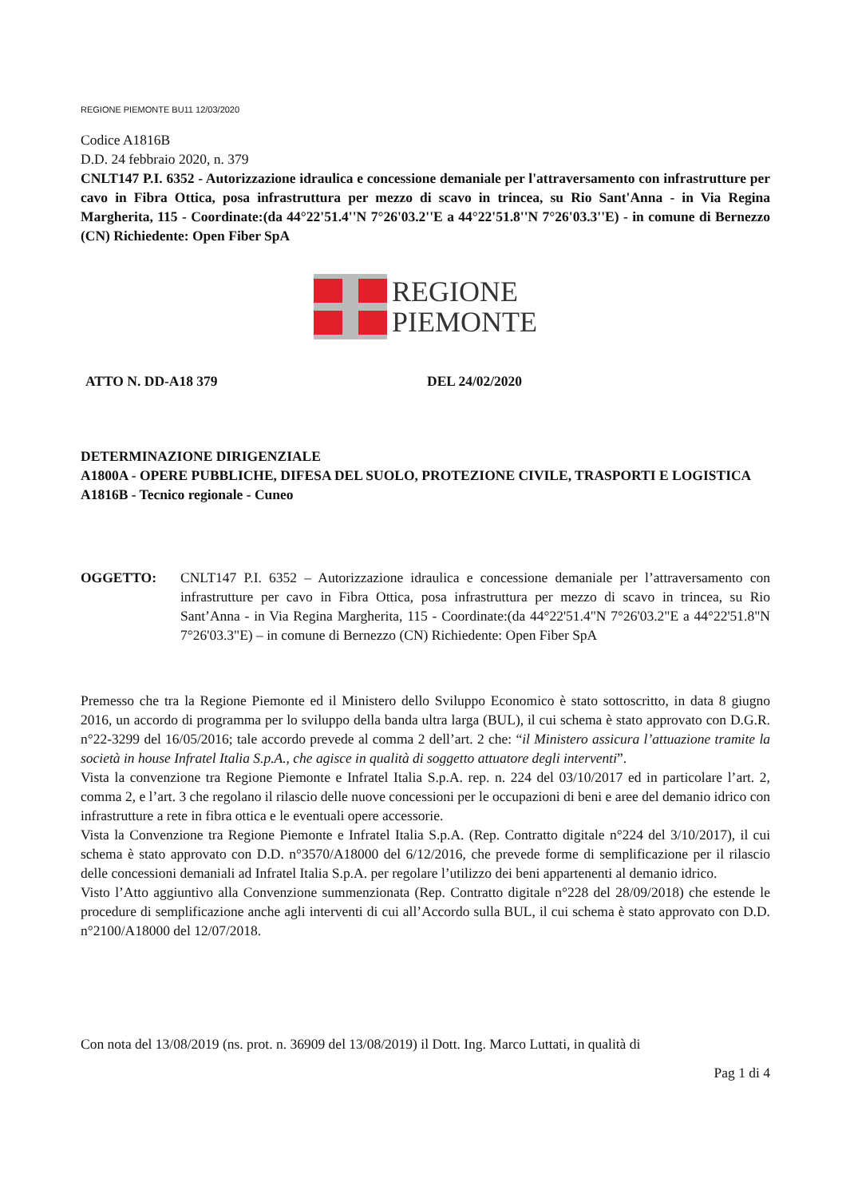REGIONE PIEMONTE BU11 12/03/2020
Codice A1816B
D.D. 24 febbraio 2020, n. 379
CNLT147 P.I. 6352 - Autorizzazione idraulica e concessione demaniale per l'attraversamento con infrastrutture per cavo in Fibra Ottica, posa infrastruttura per mezzo di scavo in trincea, su Rio Sant'Anna - in Via Regina Margherita, 115 - Coordinate:(da 44°22'51.4''N 7°26'03.2''E a 44°22'51.8''N 7°26'03.3''E) - in comune di Bernezzo (CN) Richiedente: Open Fiber SpA
REGIONE
PIEMONTE
ATTO N. DD-A18 379 DEL 24/02/2020
DETERMINAZIONE DIRIGENZIALE
A1800A - OPERE PUBBLICHE, DIFESA DEL SUOLO, PROTEZIONE CIVILE, TRASPORTI E LOGISTICA
A1816B - Tecnico regionale - Cuneo
OGGETTO: CNLT147 P.I. 6352 – Autorizzazione idraulica e concessione demaniale per l’attraversamento con infrastrutture per cavo in Fibra Ottica, posa infrastruttura per mezzo di scavo in trincea, su Rio Sant’Anna - in Via Regina Margherita, 115 - Coordinate:(da 44°22'51.4"N 7°26'03.2"E a 44°22'51.8"N 7°26'03.3"E) – in comune di Bernezzo (CN) Richiedente: Open Fiber SpA
Premesso che tra la Regione Piemonte ed il Ministero dello Sviluppo Economico è stato sottoscritto, in data 8 giugno 2016, un accordo di programma per lo sviluppo della banda ultra larga (BUL), il cui schema è stato approvato con D.G.R. n°22-3299 del 16/05/2016; tale accordo prevede al comma 2 dell’art. 2 che: “il Ministero assicura l’attuazione tramite la società in house Infratel Italia S.p.A., che agisce in qualità di soggetto attuatore degli interventi”.
Vista la convenzione tra Regione Piemonte e Infratel Italia S.p.A. rep. n. 224 del 03/10/2017 ed in particolare l’art. 2, comma 2, e l’art. 3 che regolano il rilascio delle nuove concessioni per le occupazioni di beni e aree del demanio idrico con infrastrutture a rete in fibra ottica e le eventuali opere accessorie.
Vista la Convenzione tra Regione Piemonte e Infratel Italia S.p.A. (Rep. Contratto digitale n°224 del 3/10/2017), il cui schema è stato approvato con D.D. n°3570/A18000 del 6/12/2016, che prevede forme di semplificazione per il rilascio delle concessioni demaniali ad Infratel Italia S.p.A. per regolare l’utilizzo dei beni appartenenti al demanio idrico.
Visto l’Atto aggiuntivo alla Convenzione summenzionata (Rep. Contratto digitale n°228 del 28/09/2018) che estende le procedure di semplificazione anche agli interventi di cui all’Accordo sulla BUL, il cui schema è stato approvato con D.D. n°2100/A18000 del 12/07/2018.
Con nota del 13/08/2019 (ns. prot. n. 36909 del 13/08/2019) il Dott. Ing. Marco Luttati, in qualità di
Pag 1 di 4